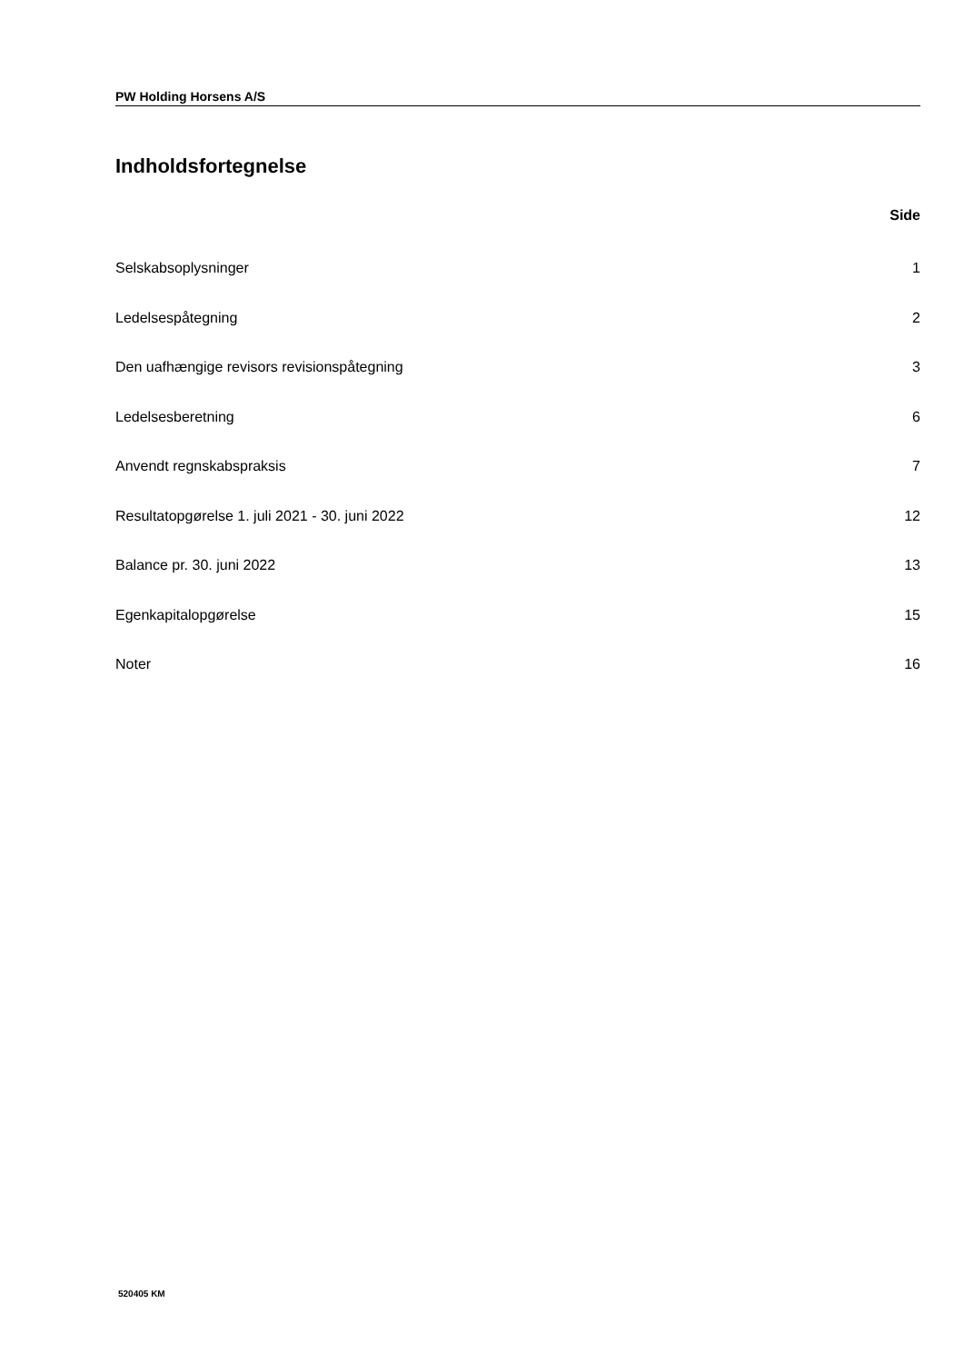PW Holding Horsens A/S
Indholdsfortegnelse
Side
Selskabsoplysninger 1
Ledelsespåtegning 2
Den uafhængige revisors revisionspåtegning 3
Ledelsesberetning 6
Anvendt regnskabspraksis 7
Resultatopgørelse 1. juli 2021 - 30. juni 2022 12
Balance pr. 30. juni 2022 13
Egenkapitalopgørelse 15
Noter 16
520405 KM